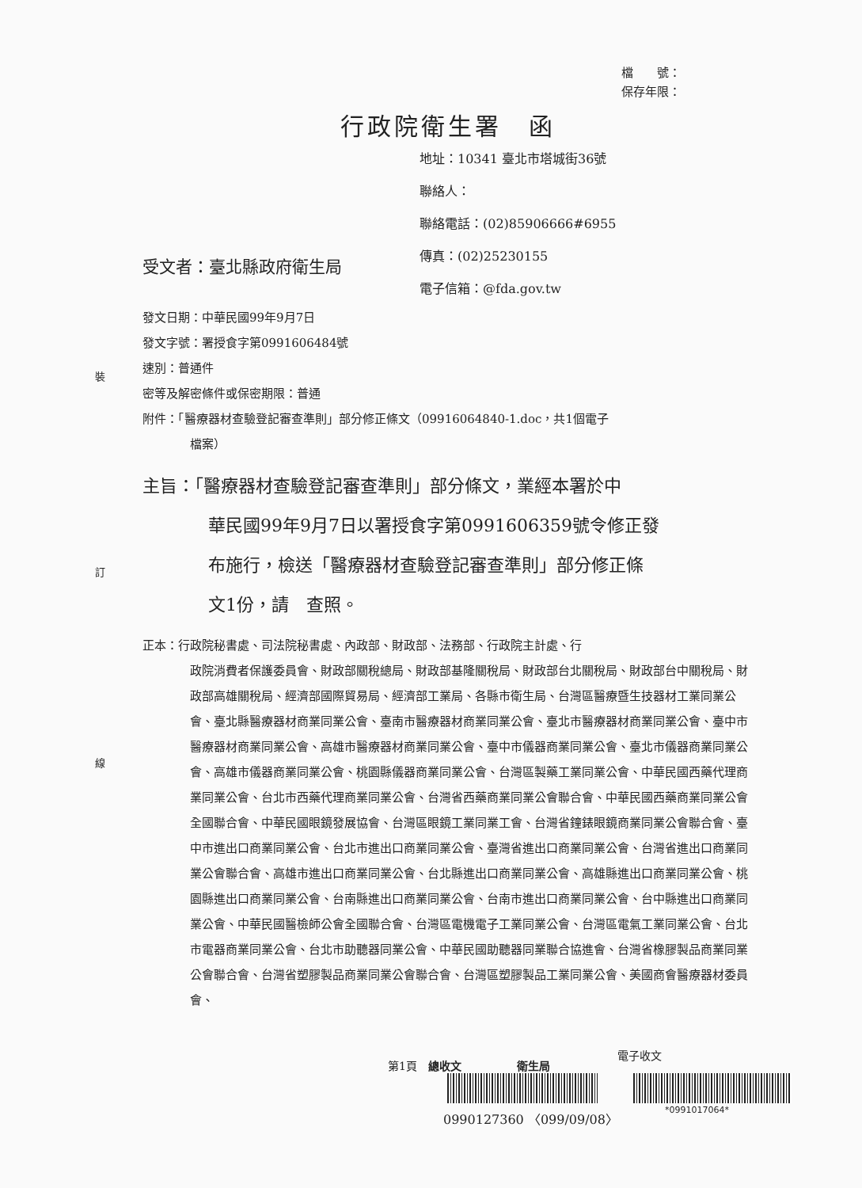檔　　號：
保存年限：
行政院衛生署　函
地址：10341 臺北市塔城街36號
聯絡人：
聯絡電話：(02)85906666#6955
傳真：(02)25230155
電子信箱：@fda.gov.tw
受文者：臺北縣政府衛生局
裝
訂
線
發文日期：中華民國99年9月7日
發文字號：署授食字第0991606484號
速別：普通件
密等及解密條件或保密期限：普通
附件：「醫療器材查驗登記審查準則」部分修正條文（09916064840-1.doc，共1個電子
檔案）
主旨：「醫療器材查驗登記審查準則」部分條文，業經本署於中
華民國99年9月7日以署授食字第0991606359號令修正發
布施行，檢送「醫療器材查驗登記審查準則」部分修正條
文1份，請　查照。
正本：行政院秘書處、司法院秘書處、內政部、財政部、法務部、行政院主計處、行
政院消費者保護委員會、財政部關稅總局、財政部基隆關稅局、財政部台北關稅局、財政部台中關稅局、財政部高雄關稅局、經濟部國際貿易局、經濟部工業局、各縣市衛生局、台灣區醫療暨生技器材工業同業公會、臺北縣醫療器材商業同業公會、臺南市醫療器材商業同業公會、臺北市醫療器材商業同業公會、臺中市醫療器材商業同業公會、高雄市醫療器材商業同業公會、臺中市儀器商業同業公會、臺北市儀器商業同業公會、高雄市儀器商業同業公會、桃園縣儀器商業同業公會、台灣區製藥工業同業公會、中華民國西藥代理商業同業公會、台北市西藥代理商業同業公會、台灣省西藥商業同業公會聯合會、中華民國西藥商業同業公會全國聯合會、中華民國眼鏡發展協會、台灣區眼鏡工業同業工會、台灣省鐘錶眼鏡商業同業公會聯合會、臺中市進出口商業同業公會、台北市進出口商業同業公會、臺灣省進出口商業同業公會、台灣省進出口商業同業公會聯合會、高雄市進出口商業同業公會、台北縣進出口商業同業公會、高雄縣進出口商業同業公會、桃園縣進出口商業同業公會、台南縣進出口商業同業公會、台南市進出口商業同業公會、台中縣進出口商業同業公會、中華民國醫檢師公會全國聯合會、台灣區電機電子工業同業公會、台灣區電氣工業同業公會、台北市電器商業同業公會、台北市助聽器同業公會、中華民國助聽器同業聯合協進會、台灣省橡膠製品商業同業公會聯合會、台灣省塑膠製品商業同業公會聯合會、台灣區塑膠製品工業同業公會、美國商會醫療器材委員會、
電子收文
第1頁　總收文　　　　　衛生局
0990127360 〈099/09/08〉 *0991017064*